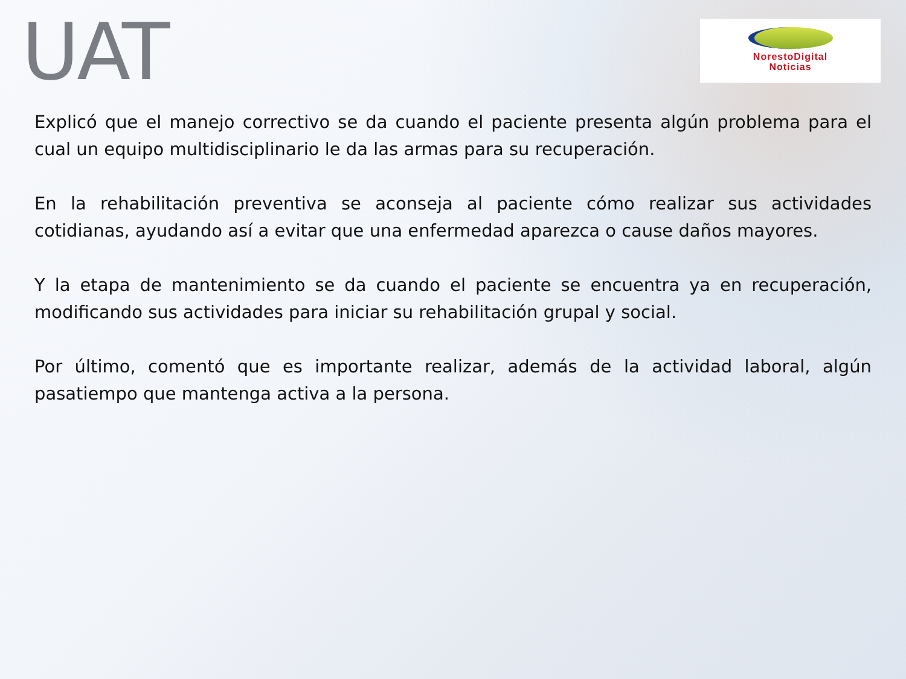UAT
NorestoDigital
Noticias
Explicó que el manejo correctivo se da cuando el paciente presenta algún problema para el cual un equipo multidisciplinario le da las armas para su recuperación.
En la rehabilitación preventiva se aconseja al paciente cómo realizar sus actividades cotidianas, ayudando así a evitar que una enfermedad aparezca o cause daños mayores.
Y la etapa de mantenimiento se da cuando el paciente se encuentra ya en recuperación, modificando sus actividades para iniciar su rehabilitación grupal y social.
Por último, comentó que es importante realizar, además de la actividad laboral, algún pasatiempo que mantenga activa a la persona.